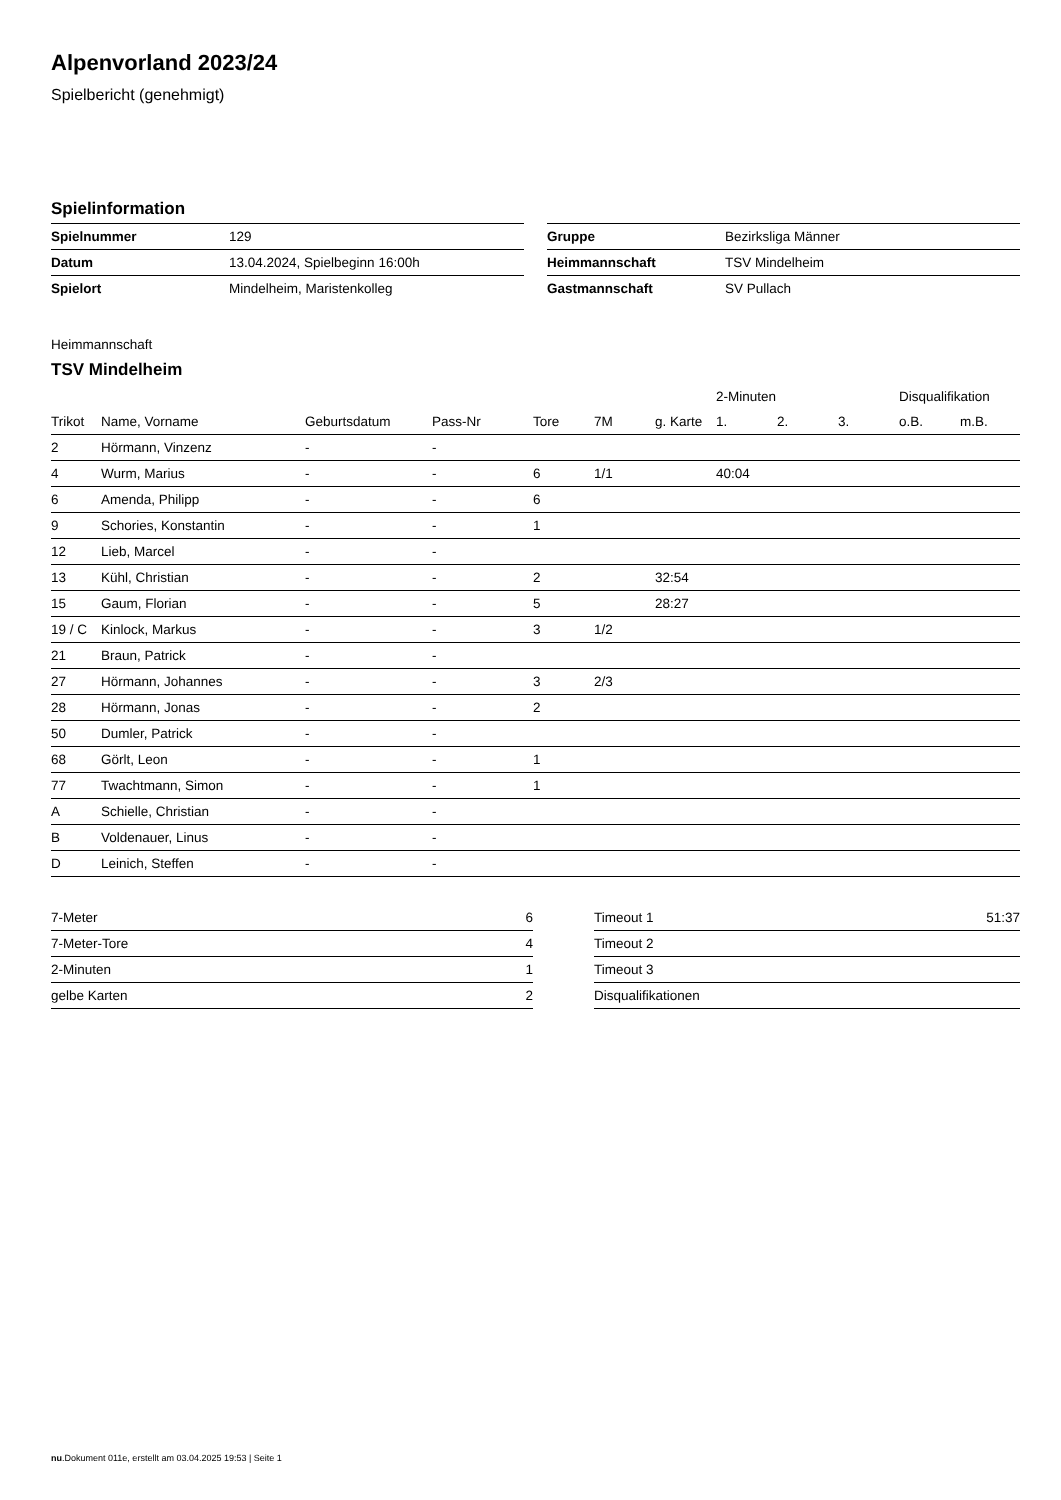Alpenvorland 2023/24
Spielbericht (genehmigt)
Spielinformation
| Spielnummer | 129 |
| Datum | 13.04.2024, Spielbeginn 16:00h |
| Spielort | Mindelheim, Maristenkolleg |
| Gruppe | Bezirksliga Männer |
| Heimmannschaft | TSV Mindelheim |
| Gastmannschaft | SV Pullach |
Heimmannschaft
TSV Mindelheim
| | | | | | | | 2-Minuten | | | Disqualifikation | |
| --- | --- | --- | --- | --- | --- | --- | --- | --- | --- | --- | --- |
| Trikot | Name, Vorname | Geburtsdatum | Pass-Nr | Tore | 7M | g. Karte | 1. | 2. | 3. | o.B. | m.B. |
| 2 | Hörmann, Vinzenz | - | - | | | | | | | | |
| 4 | Wurm, Marius | - | - | 6 | 1/1 | | 40:04 | | | | |
| 6 | Amenda, Philipp | - | - | 6 | | | | | | | |
| 9 | Schories, Konstantin | - | - | 1 | | | | | | | |
| 12 | Lieb, Marcel | - | - | | | | | | | | |
| 13 | Kühl, Christian | - | - | 2 | | 32:54 | | | | | |
| 15 | Gaum, Florian | - | - | 5 | | 28:27 | | | | | |
| 19 / C | Kinlock, Markus | - | - | 3 | 1/2 | | | | | | |
| 21 | Braun, Patrick | - | - | | | | | | | | |
| 27 | Hörmann, Johannes | - | - | 3 | 2/3 | | | | | | |
| 28 | Hörmann, Jonas | - | - | 2 | | | | | | | |
| 50 | Dumler, Patrick | - | - | | | | | | | | |
| 68 | Görlt, Leon | - | - | 1 | | | | | | | |
| 77 | Twachtmann, Simon | - | - | 1 | | | | | | | |
| A | Schielle, Christian | - | - | | | | | | | | |
| B | Voldenauer, Linus | - | - | | | | | | | | |
| D | Leinich, Steffen | - | - | | | | | | | | |
| 7-Meter | 6 |
| 7-Meter-Tore | 4 |
| 2-Minuten | 1 |
| gelbe Karten | 2 |
| Timeout 1 | 51:37 |
| Timeout 2 | |
| Timeout 3 | |
| Disqualifikationen | |
nu.Dokument 011e, erstellt am 03.04.2025 19:53 | Seite 1